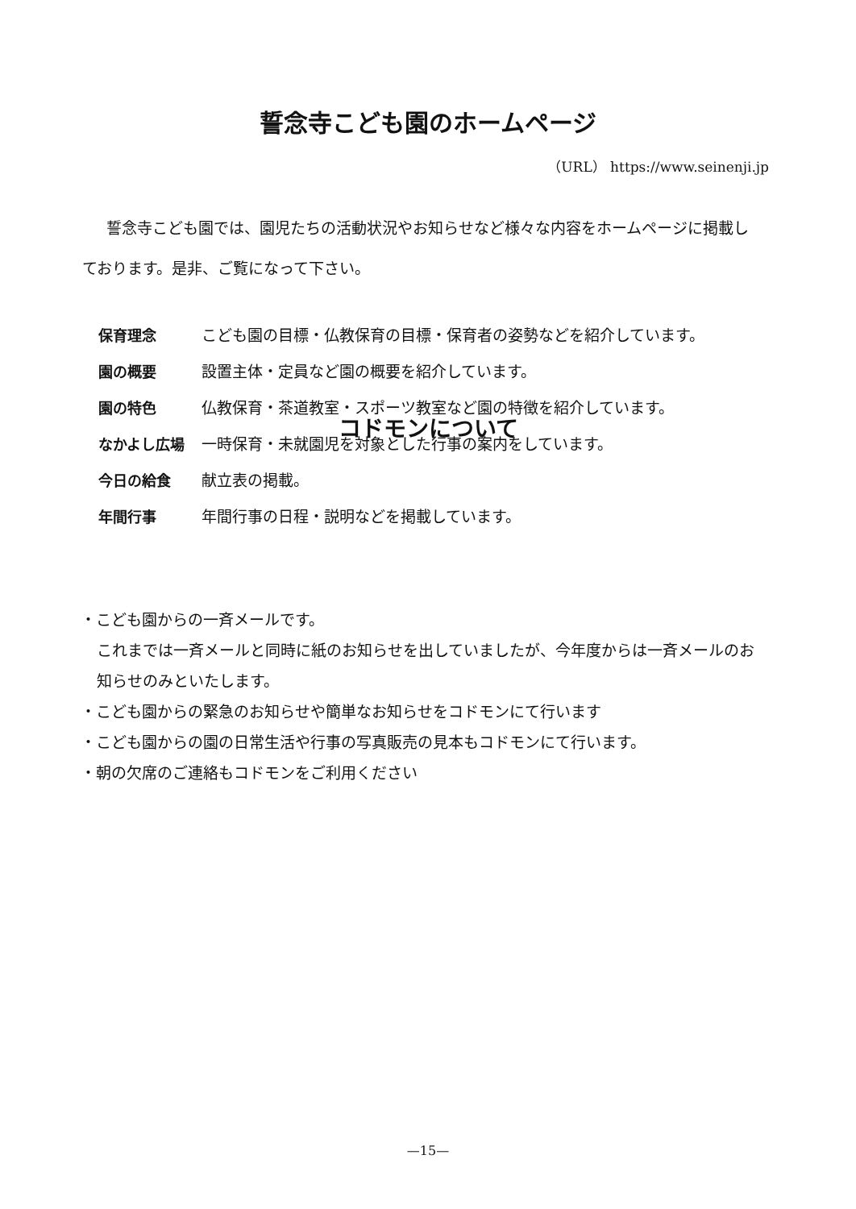誓念寺こども園のホームページ
（URL） https://www.seinenji.jp
誓念寺こども園では、園児たちの活動状況やお知らせなど様々な内容をホームページに掲載しております。是非、ご覧になって下さい。
保育理念 こども園の目標・仏教保育の目標・保育者の姿勢などを紹介しています。
園の概要 設置主体・定員など園の概要を紹介しています。
園の特色 仏教保育・茶道教室・スポーツ教室など園の特徴を紹介しています。
なかよし広場 一時保育・未就園児を対象とした行事の案内をしています。
今日の給食 献立表の掲載。
年間行事 年間行事の日程・説明などを掲載しています。
コドモンについて
・こども園からの一斉メールです。
これまでは一斉メールと同時に紙のお知らせを出していましたが、今年度からは一斉メールのお知らせのみといたします。
・こども園からの緊急のお知らせや簡単なお知らせをコドモンにて行います
・こども園からの園の日常生活や行事の写真販売の見本もコドモンにて行います。
・朝の欠席のご連絡もコドモンをご利用ください
—15—